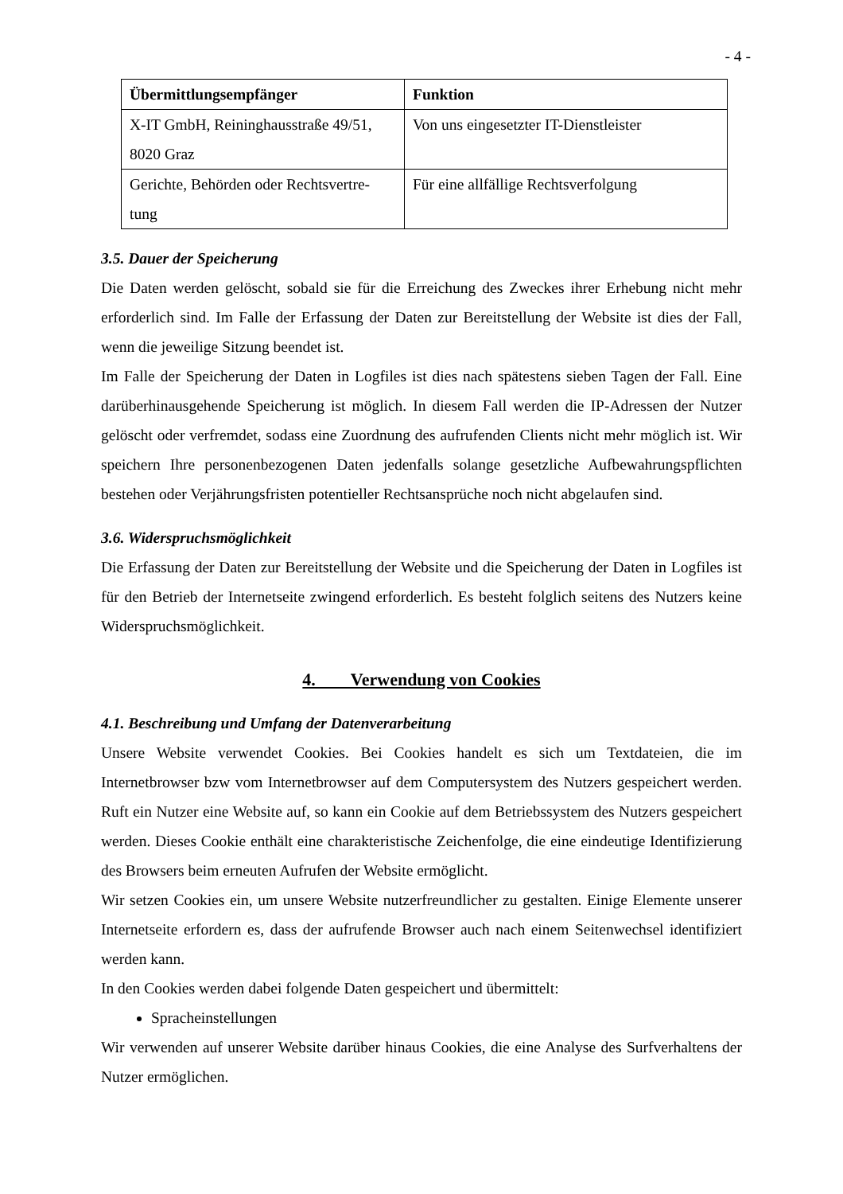- 4 -
| Übermittlungsempfänger | Funktion |
| --- | --- |
| X-IT GmbH, Reininghausstraße 49/51, 8020 Graz | Von uns eingesetzter IT-Dienstleister |
| Gerichte, Behörden oder Rechtsvertre-tung | Für eine allfällige Rechtsverfolgung |
3.5. Dauer der Speicherung
Die Daten werden gelöscht, sobald sie für die Erreichung des Zweckes ihrer Erhebung nicht mehr erforderlich sind. Im Falle der Erfassung der Daten zur Bereitstellung der Website ist dies der Fall, wenn die jeweilige Sitzung beendet ist.
Im Falle der Speicherung der Daten in Logfiles ist dies nach spätestens sieben Tagen der Fall. Eine darüberhinausgehende Speicherung ist möglich. In diesem Fall werden die IP-Adressen der Nutzer gelöscht oder verfremdet, sodass eine Zuordnung des aufrufenden Clients nicht mehr möglich ist. Wir speichern Ihre personenbezogenen Daten jedenfalls solange gesetzliche Aufbewahrungspflichten bestehen oder Verjährungsfristen potentieller Rechtsansprüche noch nicht abgelaufen sind.
3.6. Widerspruchsmöglichkeit
Die Erfassung der Daten zur Bereitstellung der Website und die Speicherung der Daten in Logfiles ist für den Betrieb der Internetseite zwingend erforderlich. Es besteht folglich seitens des Nutzers keine Widerspruchsmöglichkeit.
4. Verwendung von Cookies
4.1. Beschreibung und Umfang der Datenverarbeitung
Unsere Website verwendet Cookies. Bei Cookies handelt es sich um Textdateien, die im Internetbrowser bzw vom Internetbrowser auf dem Computersystem des Nutzers gespeichert werden. Ruft ein Nutzer eine Website auf, so kann ein Cookie auf dem Betriebssystem des Nutzers gespeichert werden. Dieses Cookie enthält eine charakteristische Zeichenfolge, die eine eindeutige Identifizierung des Browsers beim erneuten Aufrufen der Website ermöglicht.
Wir setzen Cookies ein, um unsere Website nutzerfreundlicher zu gestalten. Einige Elemente unserer Internetseite erfordern es, dass der aufrufende Browser auch nach einem Seitenwechsel identifiziert werden kann.
In den Cookies werden dabei folgende Daten gespeichert und übermittelt:
Spracheinstellungen
Wir verwenden auf unserer Website darüber hinaus Cookies, die eine Analyse des Surfverhaltens der Nutzer ermöglichen.